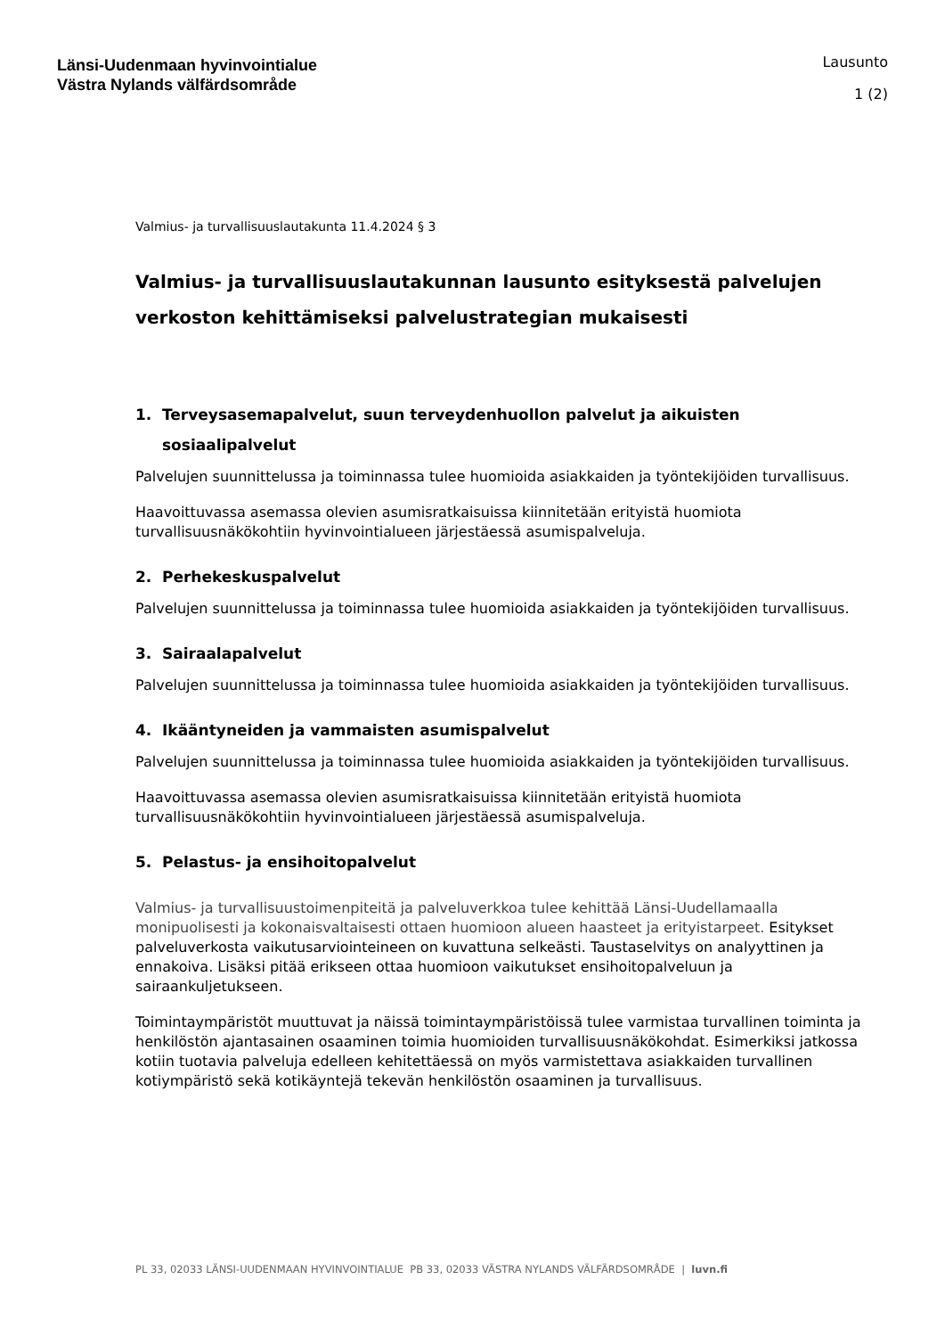Länsi-Uudenmaan hyvinvointialue
Västra Nylands välfärdsområde
Lausunto
1 (2)
Valmius- ja turvallisuuslautakunta 11.4.2024 § 3
Valmius- ja turvallisuuslautakunnan lausunto esityksestä palvelujen verkoston kehittämiseksi palvelustrategian mukaisesti
1. Terveysasemapalvelut, suun terveydenhuollon palvelut ja aikuisten sosiaalipalvelut
Palvelujen suunnittelussa ja toiminnassa tulee huomioida asiakkaiden ja työntekijöiden turvallisuus.
Haavoittuvassa asemassa olevien asumisratkaisuissa kiinnitetään erityistä huomiota turvallisuusnäkökohtiin hyvinvointialueen järjestäessä asumispalveluja.
2. Perhekeskuspalvelut
Palvelujen suunnittelussa ja toiminnassa tulee huomioida asiakkaiden ja työntekijöiden turvallisuus.
3. Sairaalapalvelut
Palvelujen suunnittelussa ja toiminnassa tulee huomioida asiakkaiden ja työntekijöiden turvallisuus.
4. Ikääntyneiden ja vammaisten asumispalvelut
Palvelujen suunnittelussa ja toiminnassa tulee huomioida asiakkaiden ja työntekijöiden turvallisuus.
Haavoittuvassa asemassa olevien asumisratkaisuissa kiinnitetään erityistä huomiota turvallisuusnäkökohtiin hyvinvointialueen järjestäessä asumispalveluja.
5. Pelastus- ja ensihoitopalvelut
Valmius- ja turvallisuustoimenpiteitä ja palveluverkkoa tulee kehittää Länsi-Uudellamaalla monipuolisesti ja kokonaisvaltaisesti ottaen huomioon alueen haasteet ja erityistarpeet. Esitykset palveluverkosta vaikutusarviointeineen on kuvattuna selkeästi. Taustaselvitys on analyyttinen ja ennakoiva. Lisäksi pitää erikseen ottaa huomioon vaikutukset ensihoitopalveluun ja sairaankuljetukseen.
Toimintaympäristöt muuttuvat ja näissä toimintaympäristöissä tulee varmistaa turvallinen toiminta ja henkilöstön ajantasainen osaaminen toimia huomioiden turvallisuusnäkökohdat. Esimerkiksi jatkossa kotiin tuotavia palveluja edelleen kehitettäessä on myös varmistettava asiakkaiden turvallinen kotiympäristö sekä kotikäyntejä tekevän henkilöstön osaaminen ja turvallisuus.
PL 33, 02033 LÄNSI-UUDENMAAN HYVINVOINTIALUE PB 33, 02033 VÄSTRA NYLANDS VÄLFÄRDSOMRÅDE | luvn.fi